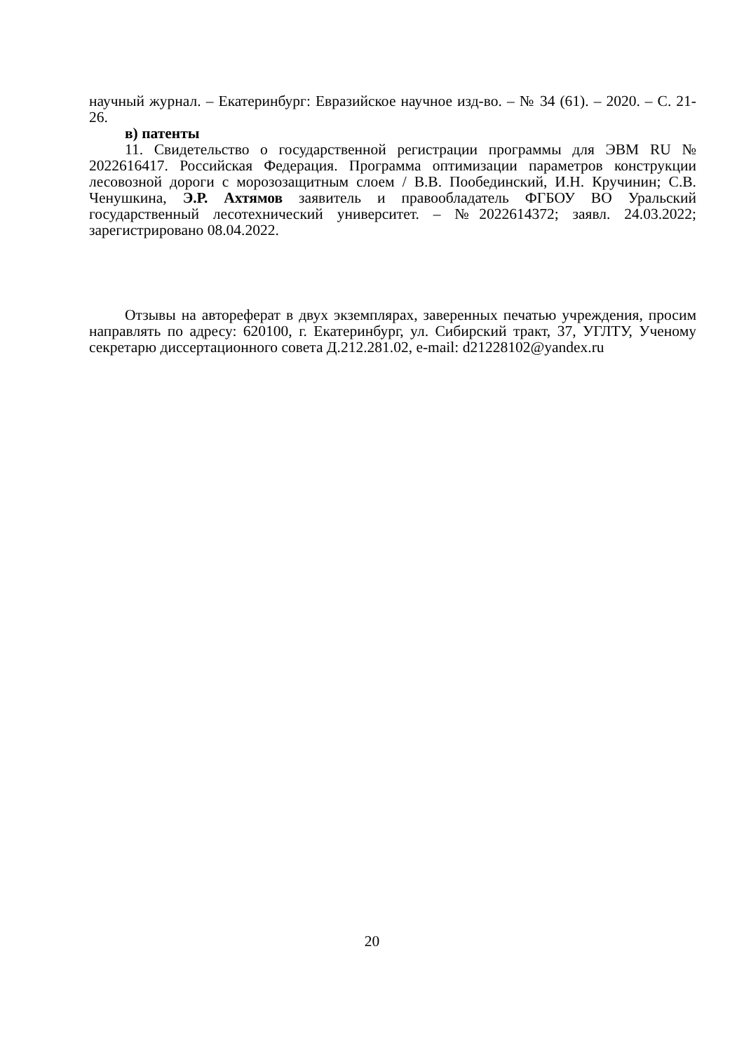научный журнал. – Екатеринбург: Евразийское научное изд-во. – № 34 (61). – 2020. – С. 21-26.
в) патенты
11. Свидетельство о государственной регистрации программы для ЭВМ RU № 2022616417. Российская Федерация. Программа оптимизации параметров конструкции лесовозной дороги с морозозащитным слоем / В.В. Пообединский, И.Н. Кручинин; С.В. Ченушкина, Э.Р. Ахтямов заявитель и правообладатель ФГБОУ ВО Уральский государственный лесотехнический университет. – №2022614372; заявл. 24.03.2022; зарегистрировано 08.04.2022.
Отзывы на автореферат в двух экземплярах, заверенных печатью учреждения, просим направлять по адресу: 620100, г. Екатеринбург, ул. Сибирский тракт, 37, УГЛТУ, Ученому секретарю диссертационного совета Д.212.281.02, e-mail: d21228102@yandex.ru
20